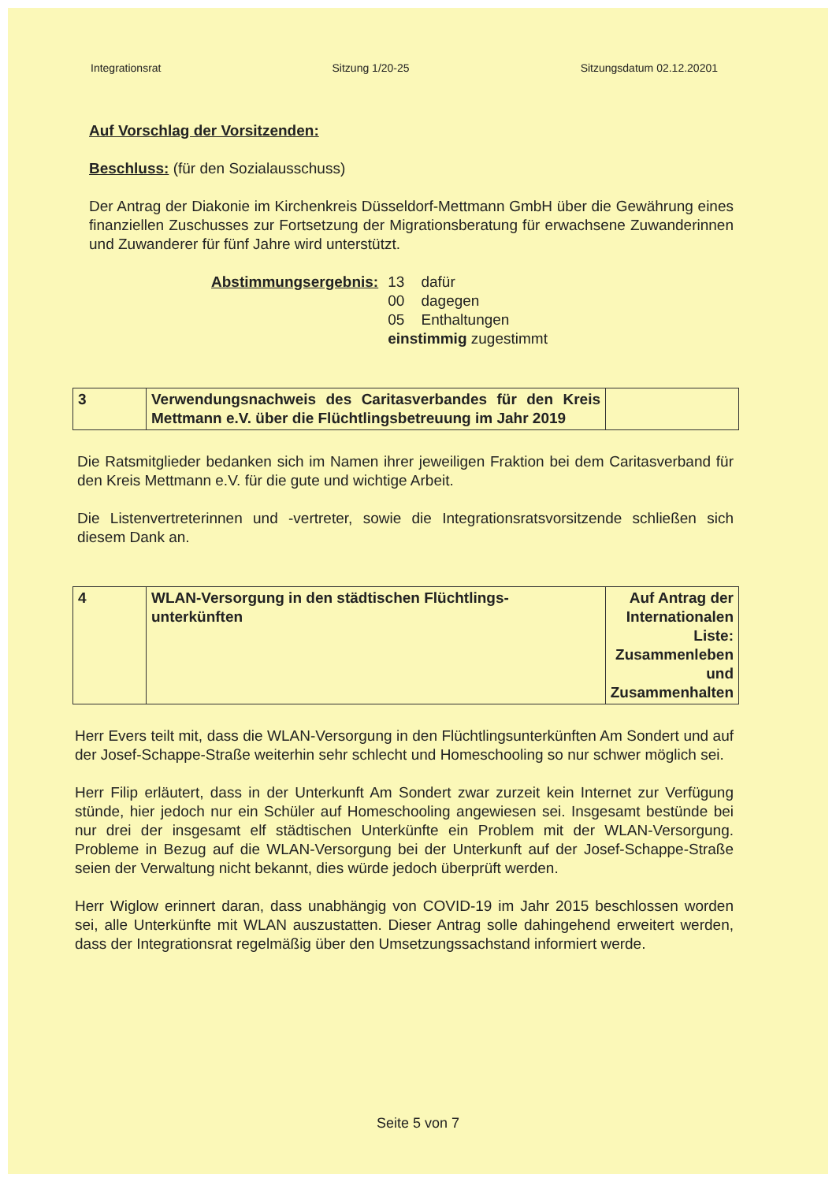Integrationsrat Sitzung 1/20-25 Sitzungsdatum 02.12.20201
Auf Vorschlag der Vorsitzenden:
Beschluss: (für den Sozialausschuss)
Der Antrag der Diakonie im Kirchenkreis Düsseldorf-Mettmann GmbH über die Gewährung eines finanziellen Zuschusses zur Fortsetzung der Migrationsberatung für erwachsene Zuwanderinnen und Zuwanderer für fünf Jahre wird unterstützt.
Abstimmungsergebnis: 13 dafür
00 dagegen
05 Enthaltungen
einstimmig zugestimmt
| 3 | Verwendungsnachweis des Caritasverbandes für den Kreis Mettmann e.V. über die Flüchtlingsbetreuung im Jahr 2019 | |
Die Ratsmitglieder bedanken sich im Namen ihrer jeweiligen Fraktion bei dem Caritasverband für den Kreis Mettmann e.V. für die gute und wichtige Arbeit.
Die Listenvertreterinnen und -vertreter, sowie die Integrationsratsvorsitzende schließen sich diesem Dank an.
| 4 | WLAN-Versorgung in den städtischen Flüchtlings-unterkünften | Auf Antrag der Internationalen Liste: Zusammenleben und Zusammenhalten |
Herr Evers teilt mit, dass die WLAN-Versorgung in den Flüchtlingsunterkünften Am Sondert und auf der Josef-Schappe-Straße weiterhin sehr schlecht und Homeschooling so nur schwer möglich sei.
Herr Filip erläutert, dass in der Unterkunft Am Sondert zwar zurzeit kein Internet zur Verfügung stünde, hier jedoch nur ein Schüler auf Homeschooling angewiesen sei. Insgesamt bestünde bei nur drei der insgesamt elf städtischen Unterkünfte ein Problem mit der WLAN-Versorgung. Probleme in Bezug auf die WLAN-Versorgung bei der Unterkunft auf der Josef-Schappe-Straße seien der Verwaltung nicht bekannt, dies würde jedoch überprüft werden.
Herr Wiglow erinnert daran, dass unabhängig von COVID-19 im Jahr 2015 beschlossen worden sei, alle Unterkünfte mit WLAN auszustatten. Dieser Antrag solle dahingehend erweitert werden, dass der Integrationsrat regelmäßig über den Umsetzungssachstand informiert werde.
Seite 5 von 7